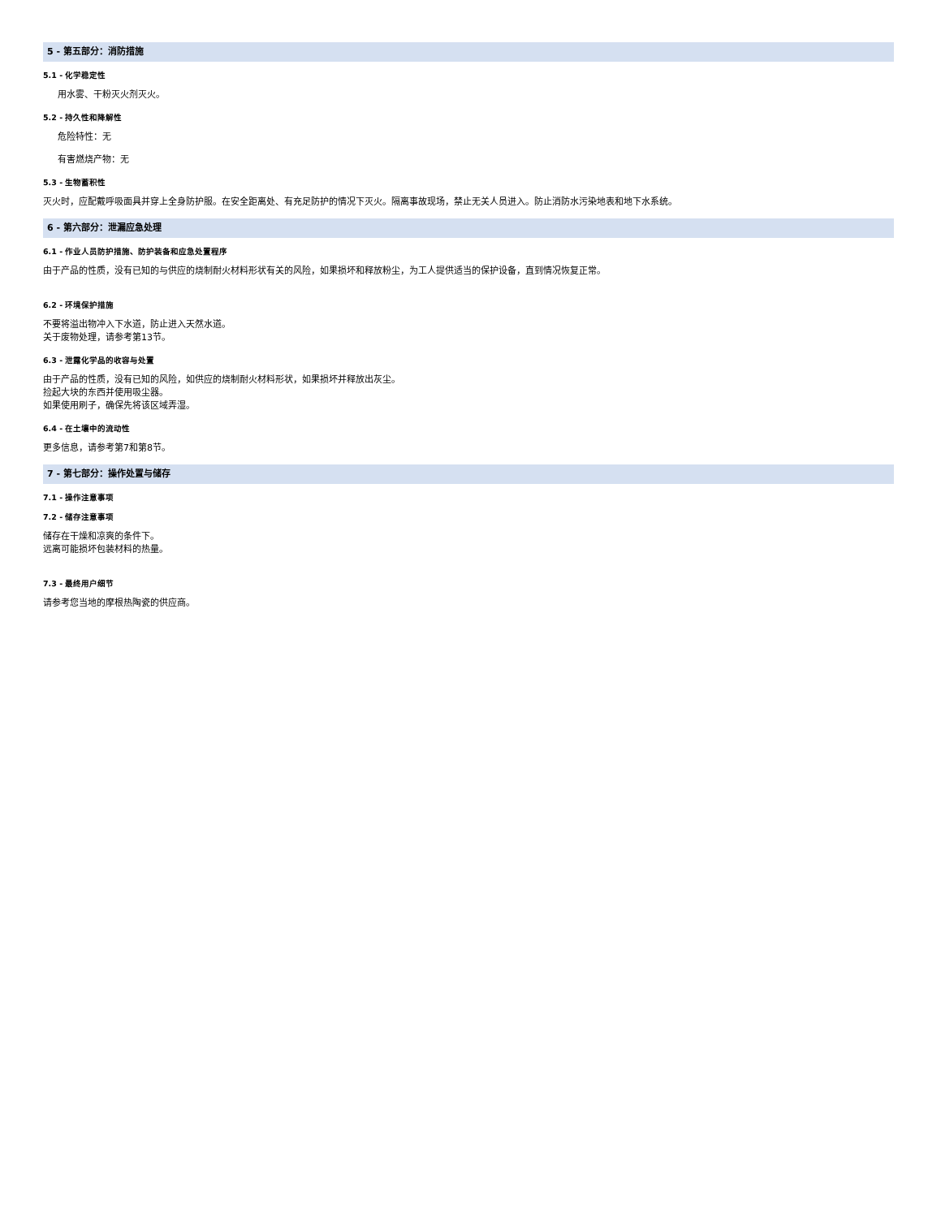5 - 第五部分：消防措施
5.1 - 化学稳定性
用水雾、干粉灭火剂灭火。
5.2 - 持久性和降解性
危险特性：无
有害燃烧产物：无
5.3 - 生物蓄积性
灭火时，应配戴呼吸面具并穿上全身防护服。在安全距离处、有充足防护的情况下灭火。隔离事故现场，禁止无关人员进入。防止消防水污染地表和地下水系统。
6 - 第六部分：泄漏应急处理
6.1 - 作业人员防护措施、防护装备和应急处置程序
由于产品的性质，没有已知的与供应的烧制耐火材料形状有关的风险，如果损坏和释放粉尘，为工人提供适当的保护设备，直到情况恢复正常。
6.2 - 环境保护措施
不要将溢出物冲入下水道，防止进入天然水道。
关于废物处理，请参考第13节。
6.3 - 泄露化学品的收容与处置
由于产品的性质，没有已知的风险，如供应的烧制耐火材料形状，如果损坏并释放出灰尘。
捡起大块的东西并使用吸尘器。
如果使用刷子，确保先将该区域弄湿。
6.4 - 在土壤中的流动性
更多信息，请参考第7和第8节。
7 - 第七部分：操作处置与储存
7.1 - 操作注意事项
7.2 - 储存注意事项
储存在干燥和凉爽的条件下。
远离可能损坏包装材料的热量。
7.3 - 最终用户细节
请参考您当地的摩根热陶瓷的供应商。